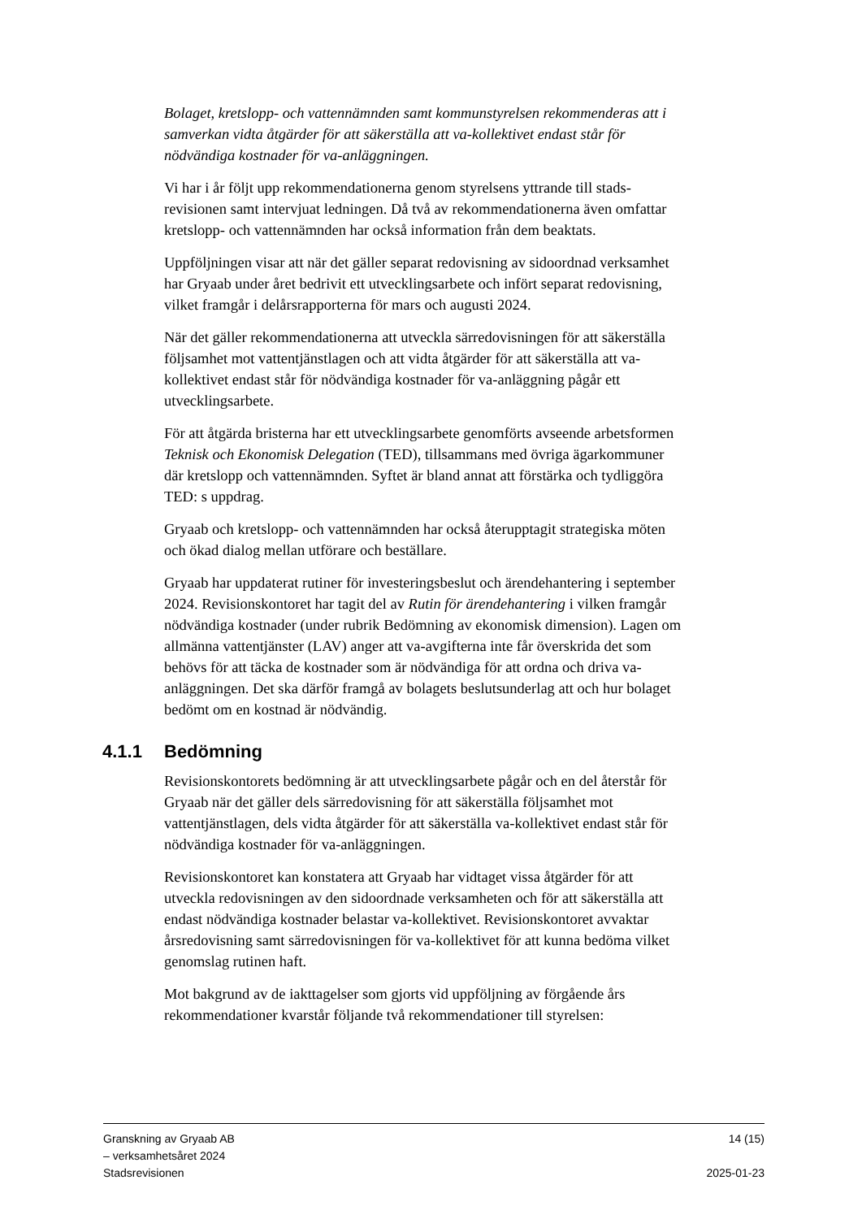Bolaget, kretslopp- och vattennämnden samt kommunstyrelsen rekommenderas att i samverkan vidta åtgärder för att säkerställa att va-kollektivet endast står för nödvändiga kostnader för va-anläggningen.
Vi har i år följt upp rekommendationerna genom styrelsens yttrande till stads-revisionen samt intervjuat ledningen. Då två av rekommendationerna även omfattar kretslopp- och vattennämnden har också information från dem beaktats.
Uppföljningen visar att när det gäller separat redovisning av sidoordnad verksamhet har Gryaab under året bedrivit ett utvecklingsarbete och infört separat redovisning, vilket framgår i delårsrapporterna för mars och augusti 2024.
När det gäller rekommendationerna att utveckla särredovisningen för att säkerställa följsamhet mot vattentjänstlagen och att vidta åtgärder för att säkerställa att va-kollektivet endast står för nödvändiga kostnader för va-anläggning pågår ett utvecklingsarbete.
För att åtgärda bristerna har ett utvecklingsarbete genomförts avseende arbetsformen Teknisk och Ekonomisk Delegation (TED), tillsammans med övriga ägarkommuner där kretslopp och vattennämnden. Syftet är bland annat att förstärka och tydliggöra TED: s uppdrag.
Gryaab och kretslopp- och vattennämnden har också återupptagit strategiska möten och ökad dialog mellan utförare och beställare.
Gryaab har uppdaterat rutiner för investeringsbeslut och ärendehantering i september 2024. Revisionskontoret har tagit del av Rutin för ärendehantering i vilken framgår nödvändiga kostnader (under rubrik Bedömning av ekonomisk dimension). Lagen om allmänna vattentjänster (LAV) anger att va-avgifterna inte får överskrida det som behövs för att täcka de kostnader som är nödvändiga för att ordna och driva va-anläggningen. Det ska därför framgå av bolagets beslutsunderlag att och hur bolaget bedömt om en kostnad är nödvändig.
4.1.1 Bedömning
Revisionskontorets bedömning är att utvecklingsarbete pågår och en del återstår för Gryaab när det gäller dels särredovisning för att säkerställa följsamhet mot vattentjänstlagen, dels vidta åtgärder för att säkerställa va-kollektivet endast står för nödvändiga kostnader för va-anläggningen.
Revisionskontoret kan konstatera att Gryaab har vidtaget vissa åtgärder för att utveckla redovisningen av den sidoordnade verksamheten och för att säkerställa att endast nödvändiga kostnader belastar va-kollektivet. Revisionskontoret avvaktar årsredovisning samt särredovisningen för va-kollektivet för att kunna bedöma vilket genomslag rutinen haft.
Mot bakgrund av de iakttagelser som gjorts vid uppföljning av förgående års rekommendationer kvarstår följande två rekommendationer till styrelsen:
Granskning av Gryaab AB
– verksamhetsåret 2024
Stadsrevisionen
14 (15)
2025-01-23